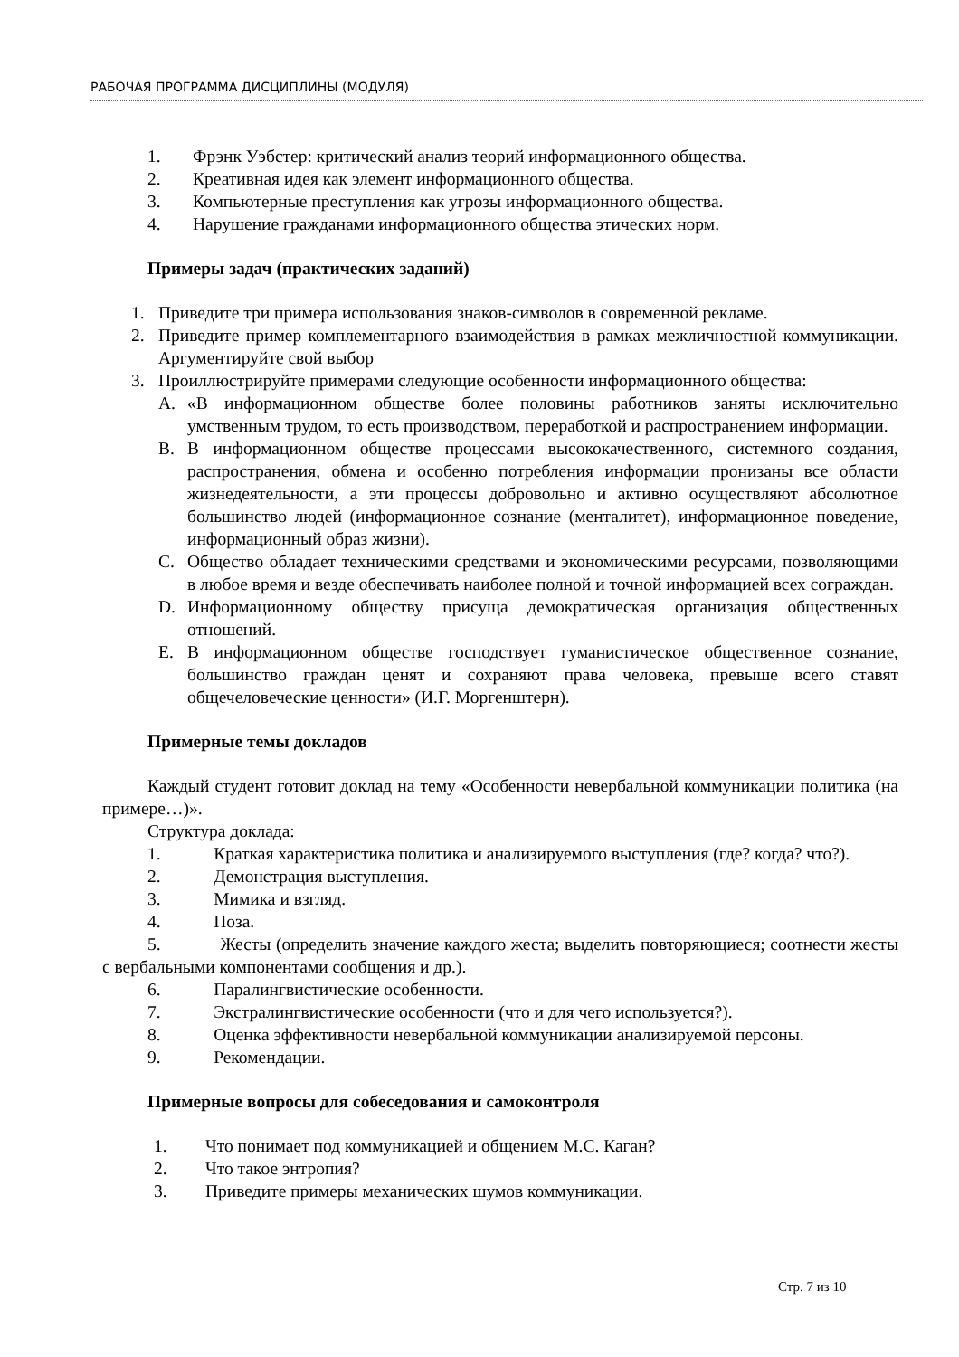РАБОЧАЯ ПРОГРАММА ДИСЦИПЛИНЫ (МОДУЛЯ)
1. Фрэнк Уэбстер: критический анализ теорий информационного общества.
2. Креативная идея как элемент информационного общества.
3. Компьютерные преступления как угрозы информационного общества.
4. Нарушение гражданами информационного общества этических норм.
Примеры задач (практических заданий)
1. Приведите три примера использования знаков-символов в современной рекламе.
2. Приведите пример комплементарного взаимодействия в рамках межличностной коммуникации. Аргументируйте свой выбор
3. Проиллюстрируйте примерами следующие особенности информационного общества:
A. «В информационном обществе более половины работников заняты исключительно умственным трудом, то есть производством, переработкой и распространением информации.
B. В информационном обществе процессами высококачественного, системного создания, распространения, обмена и особенно потребления информации пронизаны все области жизнедеятельности, а эти процессы добровольно и активно осуществляют абсолютное большинство людей (информационное сознание (менталитет), информационное поведение, информационный образ жизни).
C. Общество обладает техническими средствами и экономическими ресурсами, позволяющими в любое время и везде обеспечивать наиболее полной и точной информацией всех сограждан.
D. Информационному обществу присуща демократическая организация общественных отношений.
E. В информационном обществе господствует гуманистическое общественное сознание, большинство граждан ценят и сохраняют права человека, превыше всего ставят общечеловеческие ценности» (И.Г. Моргенштерн).
Примерные темы докладов
Каждый студент готовит доклад на тему «Особенности невербальной коммуникации политика (на примере…)».
Структура доклада:
1. Краткая характеристика политика и анализируемого выступления (где? когда? что?).
2. Демонстрация выступления.
3. Мимика и взгляд.
4. Поза.
5. Жесты (определить значение каждого жеста; выделить повторяющиеся; соотнести жесты с вербальными компонентами сообщения и др.).
6. Паралингвистические особенности.
7. Экстралингвистические особенности (что и для чего используется?).
8. Оценка эффективности невербальной коммуникации анализируемой персоны.
9. Рекомендации.
Примерные вопросы для собеседования и самоконтроля
1. Что понимает под коммуникацией и общением М.С. Каган?
2. Что такое энтропия?
3. Приведите примеры механических шумов коммуникации.
Стр. 7 из 10